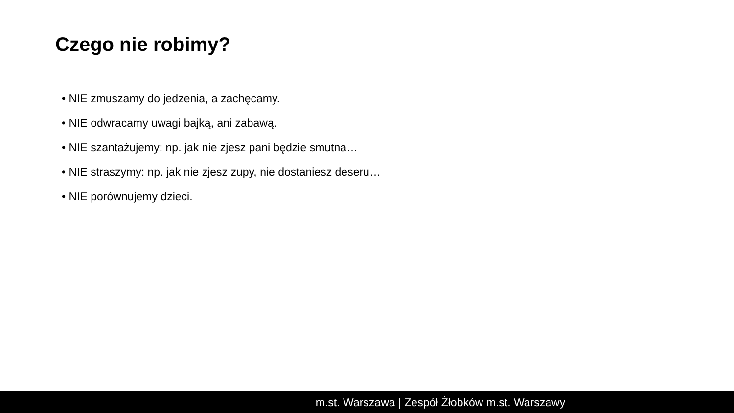Czego nie robimy?
• NIE zmuszamy do jedzenia, a zachęcamy.
• NIE odwracamy uwagi bajką, ani zabawą.
• NIE szantażujemy: np. jak nie zjesz pani będzie smutna…
• NIE straszymy: np. jak nie zjesz zupy, nie dostaniesz deseru…
• NIE porównujemy dzieci.
m.st. Warszawa | Zespół Żłobków m.st. Warszawy